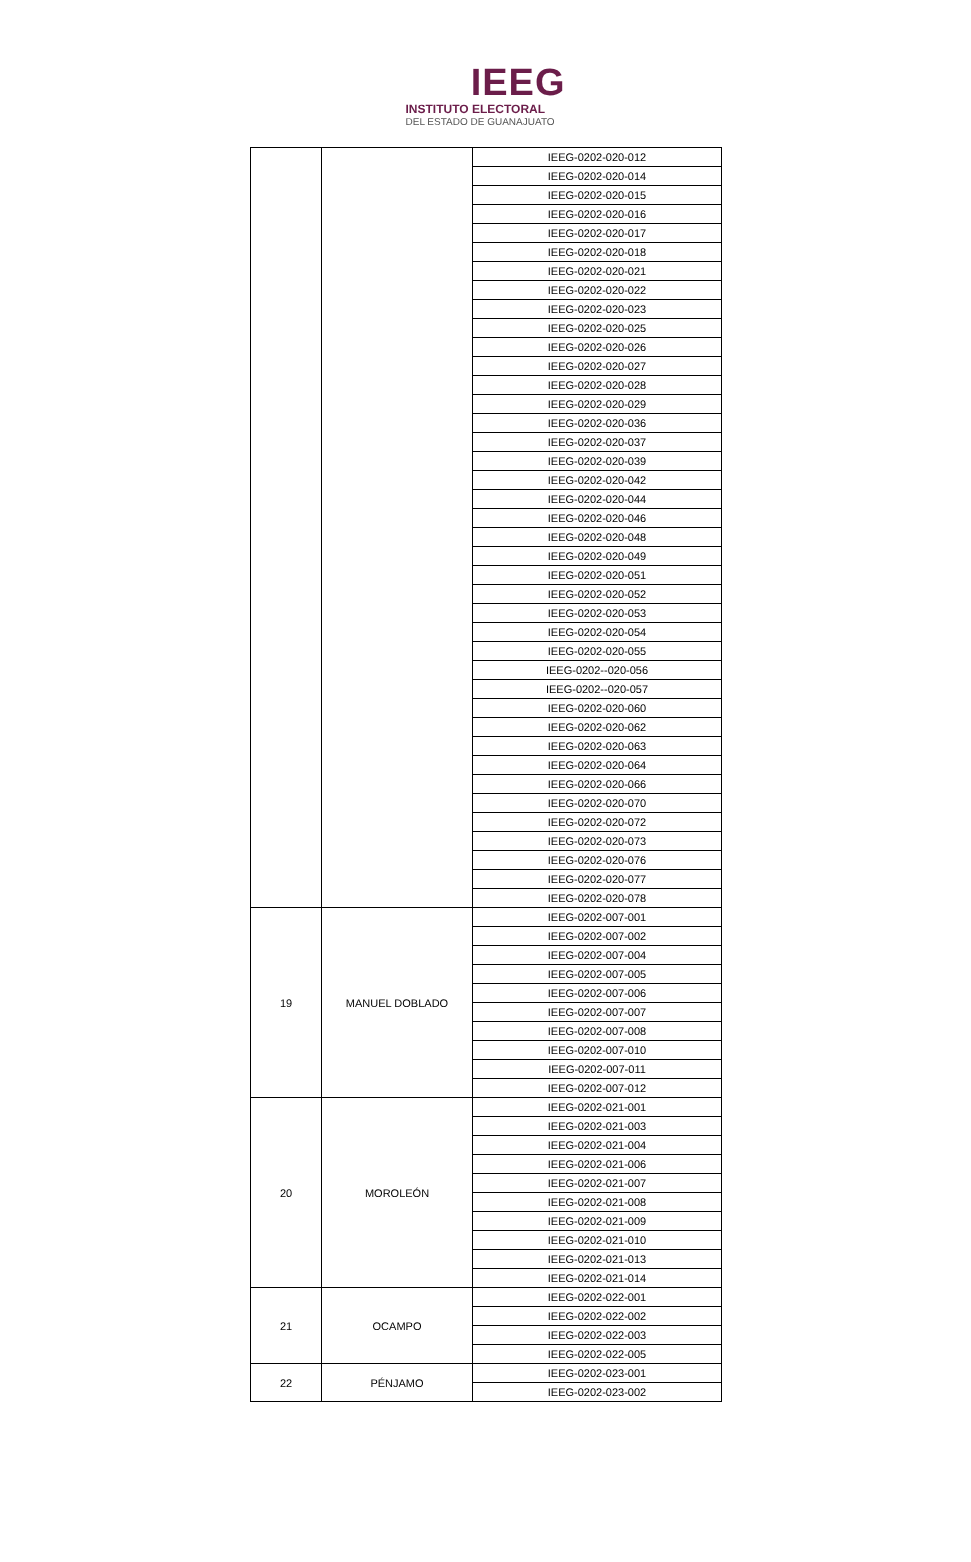IEEG
INSTITUTO ELECTORAL
DEL ESTADO DE GUANAJUATO
| | | IEEG-0202-020-012 |
| | | IEEG-0202-020-014 |
| | | IEEG-0202-020-015 |
| | | IEEG-0202-020-016 |
| | | IEEG-0202-020-017 |
| | | IEEG-0202-020-018 |
| | | IEEG-0202-020-021 |
| | | IEEG-0202-020-022 |
| | | IEEG-0202-020-023 |
| | | IEEG-0202-020-025 |
| | | IEEG-0202-020-026 |
| | | IEEG-0202-020-027 |
| | | IEEG-0202-020-028 |
| | | IEEG-0202-020-029 |
| | | IEEG-0202-020-036 |
| | | IEEG-0202-020-037 |
| | | IEEG-0202-020-039 |
| | | IEEG-0202-020-042 |
| | | IEEG-0202-020-044 |
| | | IEEG-0202-020-046 |
| | | IEEG-0202-020-048 |
| | | IEEG-0202-020-049 |
| | | IEEG-0202-020-051 |
| | | IEEG-0202-020-052 |
| | | IEEG-0202-020-053 |
| | | IEEG-0202-020-054 |
| | | IEEG-0202-020-055 |
| | | IEEG-0202--020-056 |
| | | IEEG-0202--020-057 |
| | | IEEG-0202-020-060 |
| | | IEEG-0202-020-062 |
| | | IEEG-0202-020-063 |
| | | IEEG-0202-020-064 |
| | | IEEG-0202-020-066 |
| | | IEEG-0202-020-070 |
| | | IEEG-0202-020-072 |
| | | IEEG-0202-020-073 |
| | | IEEG-0202-020-076 |
| | | IEEG-0202-020-077 |
| | | IEEG-0202-020-078 |
| 19 | MANUEL DOBLADO | IEEG-0202-007-001 |
| | | IEEG-0202-007-002 |
| | | IEEG-0202-007-004 |
| | | IEEG-0202-007-005 |
| | | IEEG-0202-007-006 |
| | | IEEG-0202-007-007 |
| | | IEEG-0202-007-008 |
| | | IEEG-0202-007-010 |
| | | IEEG-0202-007-011 |
| | | IEEG-0202-007-012 |
| 20 | MOROLEÓN | IEEG-0202-021-001 |
| | | IEEG-0202-021-003 |
| | | IEEG-0202-021-004 |
| | | IEEG-0202-021-006 |
| | | IEEG-0202-021-007 |
| | | IEEG-0202-021-008 |
| | | IEEG-0202-021-009 |
| | | IEEG-0202-021-010 |
| | | IEEG-0202-021-013 |
| | | IEEG-0202-021-014 |
| 21 | OCAMPO | IEEG-0202-022-001 |
| | | IEEG-0202-022-002 |
| | | IEEG-0202-022-003 |
| | | IEEG-0202-022-005 |
| 22 | PÉNJAMO | IEEG-0202-023-001 |
| | | IEEG-0202-023-002 |